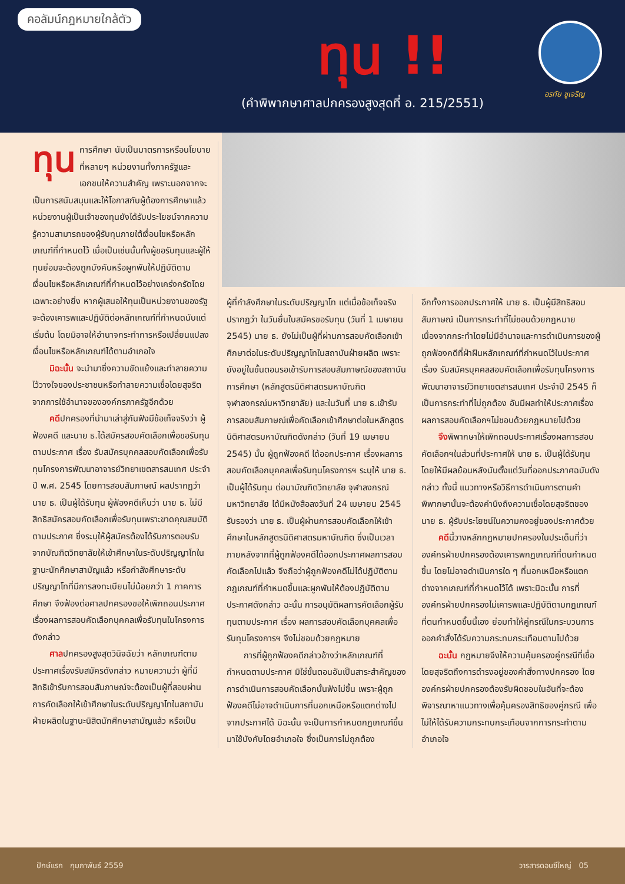คอลัมน์กฎหมายใกล้ตัว
ทุน !!
(คำพิพากษาศาลปกครองสูงสุดที่ อ. 215/2551)
อรทัย ชูเจริญ
ทุน การศึกษา นับเป็นมาตรการหรือนโยบายที่หลายๆ หน่วยงานทั้งภาครัฐและเอกชนให้ความสำคัญ เพราะนอกจากจะเป็นการสนับสนุนและให้โอกาสกับผู้ต้องการศึกษาแล้ว หน่วยงานผู้เป็นเจ้าของทุนยังได้รับประโยชน์จากความรู้ความสามารถของผู้รับทุนภายใต้เงื่อนไขหรือหลักเกณฑ์ที่กำหนดไว้ เมื่อเป็นเช่นนั้นทั้งผู้ขอรับทุนและผู้ให้ทุนย่อมจะต้องถูกบังคับหรือผูกพันให้ปฏิบัติตามเงื่อนไขหรือหลักเกณฑ์ที่กำหนดไว้อย่างเคร่งครัดโดยเฉพาะอย่างยิ่ง หากผู้เสนอให้ทุนเป็นหน่วยงานของรัฐจะต้องเคารพและปฏิบัติต่อหลักเกณฑ์ที่กำหนดนับแต่เริ่มต้น โดยมิอาจให้อำนาจกระทำการหรือเปลี่ยนแปลงเงื่อนไขหรือหลักเกณฑ์ได้ตามอำเภอใจ
มิฉะนั้น จะนำมาซึ่งความขัดแย้งและทำลายความไว้วางใจของประชาชนหรือทำลายความเชื่อโดยสุจริตจากการใช้อำนาจขององค์กรภาครัฐอีกด้วย
คดีปกครองที่นำมาเล่าสู่กันฟังมีข้อเท็จจริงว่า ผู้ฟ้องคดี และนาย ธ.ได้สมัครสอบคัดเลือกเพื่อขอรับทุนตามประกาศ เรื่อง รับสมัครบุคคลสอบคัดเลือกเพื่อรับทุนโครงการพัฒนาอาจารย์วิทยาเขตสารสนเทศ ประจำปี พ.ศ. 2545 โดยการสอบสัมภาษณ์ ผลปรากฏว่า นาย ธ. เป็นผู้ได้รับทุน ผู้ฟ้องคดีเห็นว่า นาย ธ. ไม่มีสิทธิสมัครสอบคัดเลือกเพื่อรับทุนเพราะขาดคุณสมบัติตามประกาศ ซึ่งระบุให้ผู้สมัครต้องได้รับการตอบรับจากบัณฑิตวิทยาลัยให้เข้าศึกษาในระดับปริญญาโทในฐานะนักศึกษาสามัญแล้ว หรือกำลังศึกษาระดับปริญญาโทที่มีการลงทะเบียนไม่น้อยกว่า 1 ภาคการศึกษา จึงฟ้องต่อศาลปกครองขอให้เพิกถอนประกาศเรื่องผลการสอบคัดเลือกบุคคลเพื่อรับทุนในโครงการดังกล่าว
ศาลปกครองสูงสุดวินิจฉัยว่า หลักเกณฑ์ตามประกาศเรื่องรับสมัครดังกล่าว หมายความว่า ผู้ที่มีสิทธิเข้ารับการสอบสัมภาษณ์จะต้องเป็นผู้ที่สอบผ่านการคัดเลือกให้เข้าศึกษาในระดับปริญญาโทในสถาบันฝ่ายผลิตในฐานะนิสิตนักศึกษาสามัญแล้ว หรือเป็น
ผู้ที่กำลังศึกษาในระดับปริญญาโท แต่เมื่อข้อเท็จจริงปรากฏว่า ในวันยื่นใบสมัครขอรับทุน (วันที่ 1 เมษายน 2545) นาย ธ. ยังไม่เป็นผู้ที่ผ่านการสอบคัดเลือกเข้าศึกษาต่อในระดับปริญญาโทในสถาบันฝ่ายผลิต เพราะยังอยู่ในขั้นตอนรอเข้ารับการสอบสัมภาษณ์ของสถาบันการศึกษา (หลักสูตรนิติศาสตรมหาบัณฑิต จุฬาลงกรณ์มหาวิทยาลัย) และในวันที่ นาย ธ.เข้ารับการสอบสัมภาษณ์เพื่อคัดเลือกเข้าศึกษาต่อในหลักสูตรนิติศาสตรมหาบัณฑิตดังกล่าว (วันที่ 19 เมษายน 2545) นั้น ผู้ถูกฟ้องคดี ได้ออกประกาศ เรื่องผลการสอบคัดเลือกบุคคลเพื่อรับทุนโครงการฯ ระบุให้ นาย ธ. เป็นผู้ได้รับทุน ต่อมาบัณฑิตวิทยาลัย จุฬาลงกรณ์มหาวิทยาลัย ได้มีหนังสือลงวันที่ 24 เมษายน 2545 รับรองว่า นาย ธ. เป็นผู้ผ่านการสอบคัดเลือกให้เข้าศึกษาในหลักสูตรนิติศาสตรมหาบัณฑิต ซึ่งเป็นเวลาภายหลังจากที่ผู้ถูกฟ้องคดีได้ออกประกาศผลการสอบคัดเลือกไปแล้ว จึงถือว่าผู้ถูกฟ้องคดีไม่ได้ปฏิบัติตามกฎเกณฑ์ที่กำหนดขึ้นและผูกพันให้ต้องปฏิบัติตามประกาศดังกล่าว ฉะนั้น การอนุมัติผลการคัดเลือกผู้รับทุนตามประกาศ เรื่อง ผลการสอบคัดเลือกบุคคลเพื่อรับทุนโครงการฯ จึงไม่ชอบด้วยกฎหมาย
การที่ผู้ถูกฟ้องคดีกล่าวอ้างว่าหลักเกณฑ์ที่กำหนดตามประกาศ มิใช่ขั้นตอนอันเป็นสาระสำคัญของการดำเนินการสอบคัดเลือกนั้นฟังไม่ขึ้น เพราะผู้ถูกฟ้องคดีไม่อาจดำเนินการที่นอกเหนือหรือแตกต่างไปจากประกาศได้ มิฉะนั้น จะเป็นการกำหนดกฎเกณฑ์ขึ้นมาใช้บังคับโดยอำเภอใจ ซึ่งเป็นการไม่ถูกต้อง
อีกทั้งการออกประกาศให้ นาย ธ. เป็นผู้มีสิทธิสอบสัมภาษณ์ เป็นการกระทำที่ไม่ชอบด้วยกฎหมาย เนื่องจากกระทำโดยไม่มีอำนาจและการดำเนินการของผู้ถูกฟ้องคดีที่ฝ่าฝืนหลักเกณฑ์ที่กำหนดไว้ในประกาศ เรื่อง รับสมัครบุคคลสอบคัดเลือกเพื่อรับทุนโครงการพัฒนาอาจารย์วิทยาเขตสารสนเทศ ประจำปี 2545 ก็เป็นการกระทำที่ไม่ถูกต้อง อันมีผลทำให้ประกาศเรื่องผลการสอบคัดเลือกฯไม่ชอบด้วยกฎหมายไปด้วย
จึงพิพากษาให้เพิกถอนประกาศเรื่องผลการสอบคัดเลือกฯในส่วนที่ประกาศให้ นาย ธ. เป็นผู้ได้รับทุน โดยให้มีผลย้อนหลังนับตั้งแต่วันที่ออกประกาศฉบับดังกล่าว ทั้งนี้ แนวทางหรือวิธีการดำเนินการตามคำพิพากษานั้นจะต้องคำนึงถึงความเชื่อโดยสุจริตของนาย ธ. ผู้รับประโยชน์ในความคงอยู่ของประกาศด้วย
คดีนี้วางหลักกฎหมายปกครองในประเด็นที่ว่า องค์กรฝ่ายปกครองต้องเคารพกฎเกณฑ์ที่ตนกำหนดขึ้น โดยไม่อาจดำเนินการใด ๆ ที่นอกเหนือหรือแตกต่างจากเกณฑ์ที่กำหนดไว้ได้ เพราะมิฉะนั้น การที่องค์กรฝ่ายปกครองไม่เคารพและปฏิบัติตามกฎเกณฑ์ที่ตนกำหนดขึ้นนี้เอง ย่อมทำให้คู่กรณีในกระบวนการออกคำสั่งได้รับความกระทบกระเทือนตามไปด้วย
ฉะนั้น กฎหมายจึงให้ความคุ้มครองคู่กรณีที่เชื่อโดยสุจริตถึงการดำรงอยู่ของคำสั่งทางปกครอง โดยองค์กรฝ่ายปกครองต้องรับผิดชอบในอันที่จะต้องพิจารณาหาแนวทางเพื่อคุ้มครองสิทธิของคู่กรณี เพื่อไม่ให้ได้รับความกระทบกระเทือนจากการกระทำตามอำเภอใจ
ปักษ์แรก กุมภาพันธ์ 2559 วารสารดอนชีใหญ่ 05